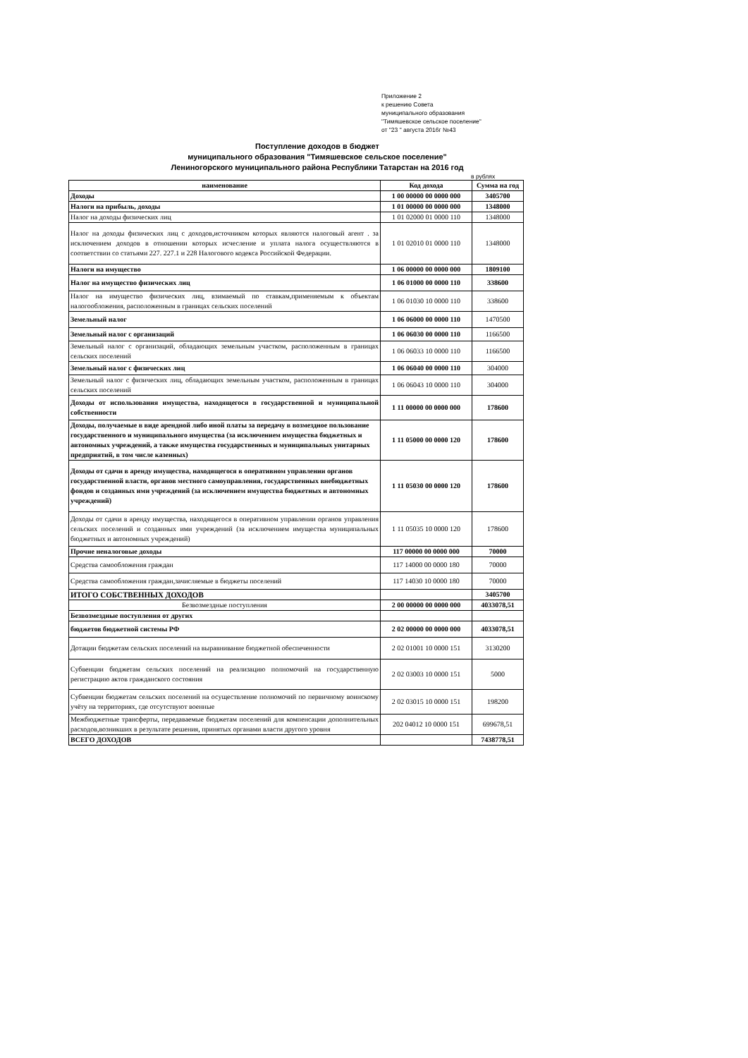Приложение 2
к решению Совета
муниципального образования
"Тимяшевское сельское поселение"
от "23 " августа 2016г №43
Поступление доходов в бюджет
муниципального образования "Тимяшевское сельское поселение"
Лениногорского муниципального района Республики Татарстан на 2016 год
в рублях
| наименование | Код дохода | Сумма на год |
| --- | --- | --- |
| Доходы | 1 00 00000 00 0000 000 | 3405700 |
| Налоги на прибыль, доходы | 1 01 00000 00 0000 000 | 1348000 |
| Налог на доходы физических лиц | 1 01 02000 01 0000 110 | 1348000 |
| Налог на доходы физических лиц с доходов,источником которых являются налоговый агент . за исключением доходов в отношении которых исчесление и уплата налога осуществляются в соответствии со статьями 227. 227.1 и 228 Налогового кодекса Российской Федерации. | 1 01 02010 01 0000 110 | 1348000 |
| Налоги на имущество | 1 06 00000 00 0000 000 | 1809100 |
| Налог на имущество физических лиц | 1 06 01000 00 0000 110 | 338600 |
| Налог на имущество физических лиц, взимаемый по ставкам,применяемым к объектам налогообложения, расположенным в границах сельских поселений | 1 06 01030 10 0000 110 | 338600 |
| Земельный налог | 1 06 06000 00 0000 110 | 1470500 |
| Земельный налог с организаций | 1 06 06030 00 0000 110 | 1166500 |
| Земельный налог с организаций, обладающих земельным участком, расположенным в границах сельских поселений | 1 06 06033 10 0000 110 | 1166500 |
| Земельный налог с физических лиц | 1 06 06040 00 0000 110 | 304000 |
| Земельный налог с физических лиц, обладающих земельным участком, расположенным в границах сельских поселений | 1 06 06043 10 0000 110 | 304000 |
| Доходы от использования имущества, находящегося в государственной и муниципальной собственности | 1 11 00000 00 0000 000 | 178600 |
| Доходы, получаемые в виде арендной либо иной платы за передачу в возмездное пользование государственного и муниципального имущества (за исключением имущества бюджетных и автономных учреждений, а также имущества государственных и муниципальных унитарных предприятий, в том числе казенных) | 1 11 05000 00 0000 120 | 178600 |
| Доходы от сдачи в аренду имущества, находящегося в оперативном управлении органов государственной власти, органов местного самоуправления, государственных внебюджетных фондов и созданных ими учреждений (за исключением имущества бюджетных и автономных учреждений) | 1 11 05030 00 0000 120 | 178600 |
| Доходы от сдачи в аренду имущества, находящегося в оперативном управлении органов управления сельских поселений и созданных ими учреждений (за исключением имущества муниципальных бюджетных и автономных учреждений) | 1 11 05035 10 0000 120 | 178600 |
| Прочие неналоговые доходы | 117 00000 00 0000 000 | 70000 |
| Средства самообложения граждан | 117 14000 00 0000 180 | 70000 |
| Средства самообложения граждан,зачисляемые в бюджеты поселений | 117 14030 10 0000 180 | 70000 |
| ИТОГО СОБСТВЕННЫХ ДОХОДОВ | | 3405700 |
| Безвозмездные поступления | 2 00 00000 00 0000 000 | 4033078,51 |
| Безвозмездные поступления от других | | |
| бюджетов бюджетной системы РФ | 2 02 00000 00 0000 000 | 4033078,51 |
| Дотации бюджетам сельских поселений на выравнивание бюджетной обеспеченности | 2 02 01001 10 0000 151 | 3130200 |
| Субвенции бюджетам сельских поселений на реализацию полномочий на государственную регистрацию актов гражданского состояния | 2 02 03003 10 0000 151 | 5000 |
| Субвенции бюджетам сельских поселений на осуществление полномочий по первичному воинскому учёту на территориях, где отсутствуют военные | 2 02 03015 10 0000 151 | 198200 |
| Межбюджетные трансферты, передаваемые бюджетам поселений для компенсации дополнительных расходов,возникших в результате решения, принятых органами власти другого уровня | 202 04012 10 0000 151 | 699678,51 |
| ВСЕГО ДОХОДОВ | | 7438778,51 |